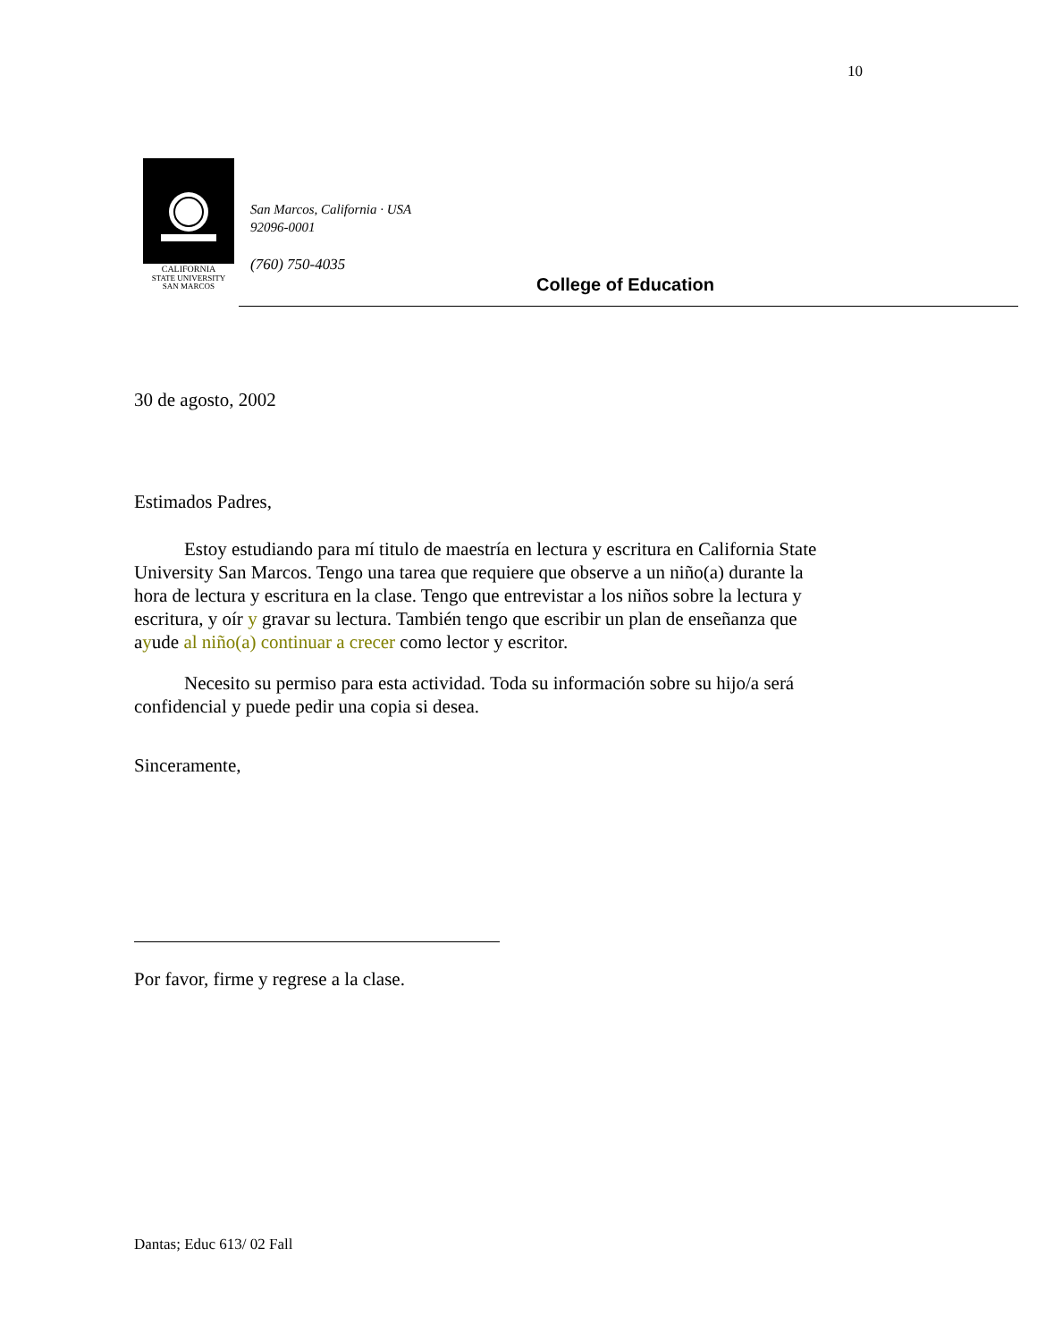10
CALIFORNIA
STATE UNIVERSITY
SAN MARCOS
San Marcos, California · USA
92096-0001
(760) 750-4035
College of Education
30 de agosto, 2002
Estimados Padres,
Estoy estudiando para mí titulo de maestría en lectura y escritura en California State University San Marcos. Tengo una tarea que requiere que observe a un niño(a) durante la hora de lectura y escritura en la clase. Tengo que entrevistar a los niños sobre la lectura y escritura, y oír y gravar su lectura. También tengo que escribir un plan de enseñanza que ayude al niño(a) continuar a crecer como lector y escritor.
Necesito su permiso para esta actividad. Toda su información sobre su hijo/a será confidencial y puede pedir una copia si desea.
Sinceramente,
Por favor, firme y regrese a la clase.
Dantas; Educ 613/ 02 Fall